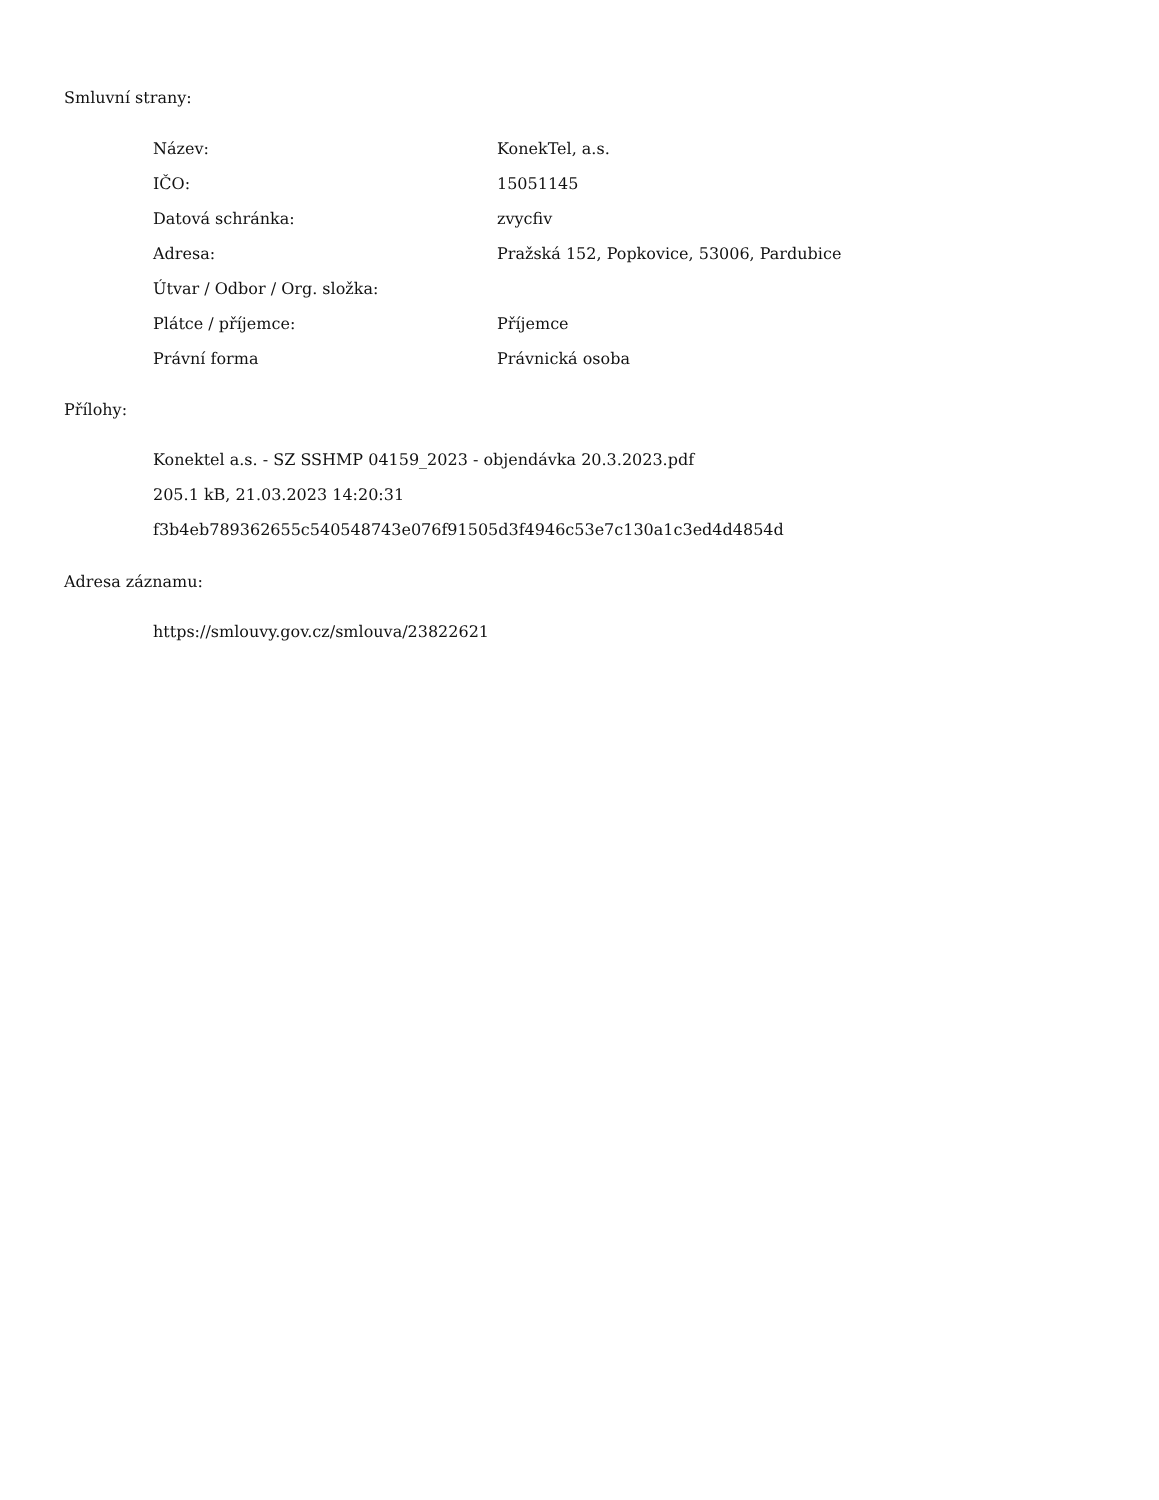Smluvní strany:
| Název: | KonekTel, a.s. |
| IČO: | 15051145 |
| Datová schránka: | zvycfiv |
| Adresa: | Pražská 152, Popkovice, 53006, Pardubice |
| Útvar / Odbor / Org. složka: | |
| Plátce / příjemce: | Příjemce |
| Právní forma | Právnická osoba |
Přílohy:
Konektel a.s. - SZ SSHMP 04159_2023 - objendávka 20.3.2023.pdf
205.1 kB, 21.03.2023 14:20:31
f3b4eb789362655c540548743e076f91505d3f4946c53e7c130a1c3ed4d4854d
Adresa záznamu:
https://smlouvy.gov.cz/smlouva/23822621